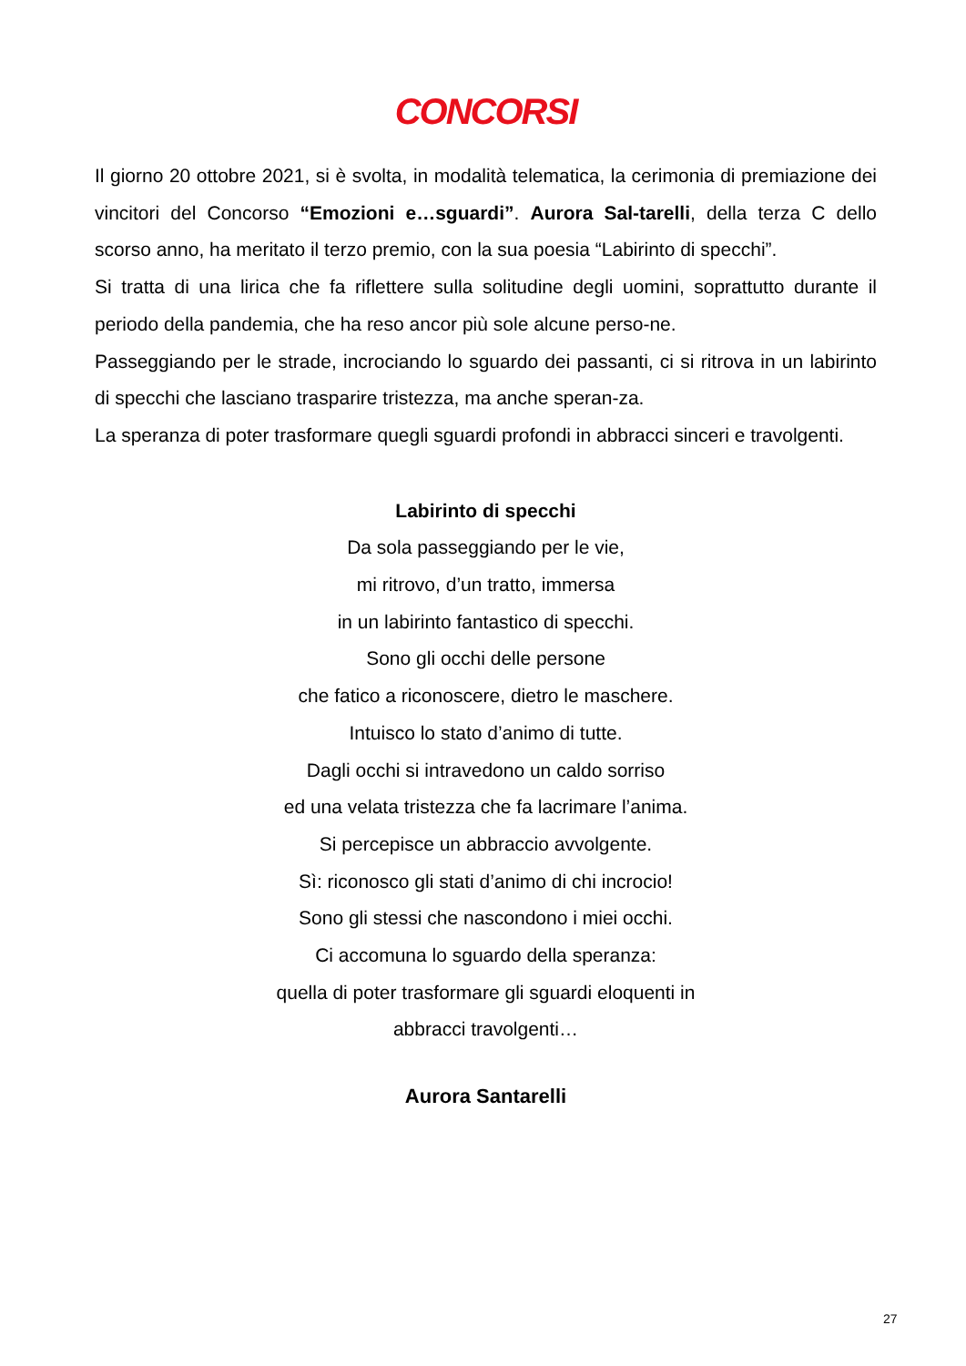CONCORSI
Il giorno 20 ottobre 2021, si è svolta, in modalità telematica, la cerimonia di premiazione dei vincitori del Concorso “Emozioni e…sguardi”. Aurora Sal-tarelli, della terza C dello scorso anno, ha meritato il terzo premio, con la sua poesia “Labirinto di specchi”.
Si tratta di una lirica che fa riflettere sulla solitudine degli uomini, soprattutto durante il periodo della pandemia, che ha reso ancor più sole alcune perso-ne.
Passeggiando per le strade, incrociando lo sguardo dei passanti, ci si ritrova in un labirinto di specchi che lasciano trasparire tristezza, ma anche speran-za.
La speranza di poter trasformare quegli sguardi profondi in abbracci sinceri e travolgenti.
Labirinto di specchi
Da sola passeggiando per le vie,
mi ritrovo, d’un tratto, immersa
in un labirinto fantastico di specchi.
Sono gli occhi delle persone
che fatico a riconoscere, dietro le maschere.
Intuisco lo stato d’animo di tutte.
Dagli occhi si intravedono un caldo sorriso
ed una velata tristezza che fa lacrimare l’anima.
Si percepisce un abbraccio avvolgente.
Sì: riconosco gli stati d’animo di chi incrocio!
Sono gli stessi che nascondono i miei occhi.
Ci accomuna lo sguardo della speranza:
quella di poter trasformare gli sguardi eloquenti in
abbracci travolgenti…
Aurora Santarelli
27